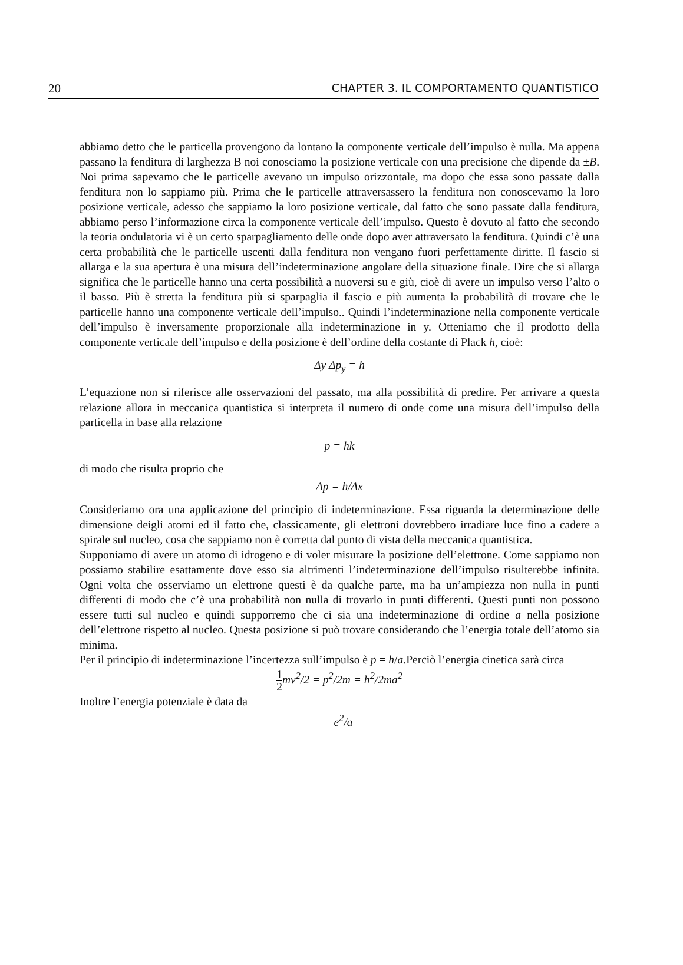20 CHAPTER 3. IL COMPORTAMENTO QUANTISTICO
abbiamo detto che le particella provengono da lontano la componente verticale dell’impulso è nulla. Ma appena passano la fenditura di larghezza B noi conosciamo la posizione verticale con una precisione che dipende da ±B. Noi prima sapevamo che le particelle avevano un impulso orizzontale, ma dopo che essa sono passate dalla fenditura non lo sappiamo più. Prima che le particelle attraversassero la fenditura non conoscevamo la loro posizione verticale, adesso che sappiamo la loro posizione verticale, dal fatto che sono passate dalla fenditura, abbiamo perso l’informazione circa la componente verticale dell’impulso. Questo è dovuto al fatto che secondo la teoria ondulatoria vi è un certo sparpagliamento delle onde dopo aver attraversato la fenditura. Quindi c’è una certa probabilità che le particelle uscenti dalla fenditura non vengano fuori perfettamente diritte. Il fascio si allarga e la sua apertura è una misura dell’indeterminazione angolare della situazione finale. Dire che si allarga significa che le particelle hanno una certa possibilità a nuoversi su e giù, cioè di avere un impulso verso l’alto o il basso. Più è stretta la fenditura più si sparpaglia il fascio e più aumenta la probabilità di trovare che le particelle hanno una componente verticale dell’impulso.. Quindi l’indeterminazione nella componente verticale dell’impulso è inversamente proporzionale alla indeterminazione in y. Otteniamo che il prodotto della componente verticale dell’impulso e della posizione è dell’ordine della costante di Plack h, cioè:
Δy Δp<sub>y</sub> = h
L’equazione non si riferisce alle osservazioni del passato, ma alla possibilità di predire. Per arrivare a questa relazione allora in meccanica quantistica si interpreta il numero di onde come una misura dell’impulso della particella in base alla relazione
p = hk
di modo che risulta proprio che
Δp = h/Δx
Consideriamo ora una applicazione del principio di indeterminazione. Essa riguarda la determinazione delle dimensione deigli atomi ed il fatto che, classicamente, gli elettroni dovrebbero irradiare luce fino a cadere a spirale sul nucleo, cosa che sappiamo non è corretta dal punto di vista della meccanica quantistica.
Supponiamo di avere un atomo di idrogeno e di voler misurare la posizione dell’elettrone. Come sappiamo non possiamo stabilire esattamente dove esso sia altrimenti l’indeterminazione dell’impulso risulterebbe infinita. Ogni volta che osserviamo un elettrone questi è da qualche parte, ma ha un’ampiezza non nulla in punti differenti di modo che c’è una probabilità non nulla di trovarlo in punti differenti. Questi punti non possono essere tutti sul nucleo e quindi supporremo che ci sia una indeterminazione di ordine a nella posizione dell’elettrone rispetto al nucleo. Questa posizione si può trovare considerando che l’energia totale dell’atomo sia minima.
Per il principio di indeterminazione l’incertezza sull’impulso è p = h/a.Perciò l’energia cinetica sarà circa
1 2mv<sup>2</sup>/2 = p<sup>2</sup>/2m = h<sup>2</sup>/2ma<sup>2</sup>
Inoltre l’energia potenziale è data da
−e<sup>2</sup>/a